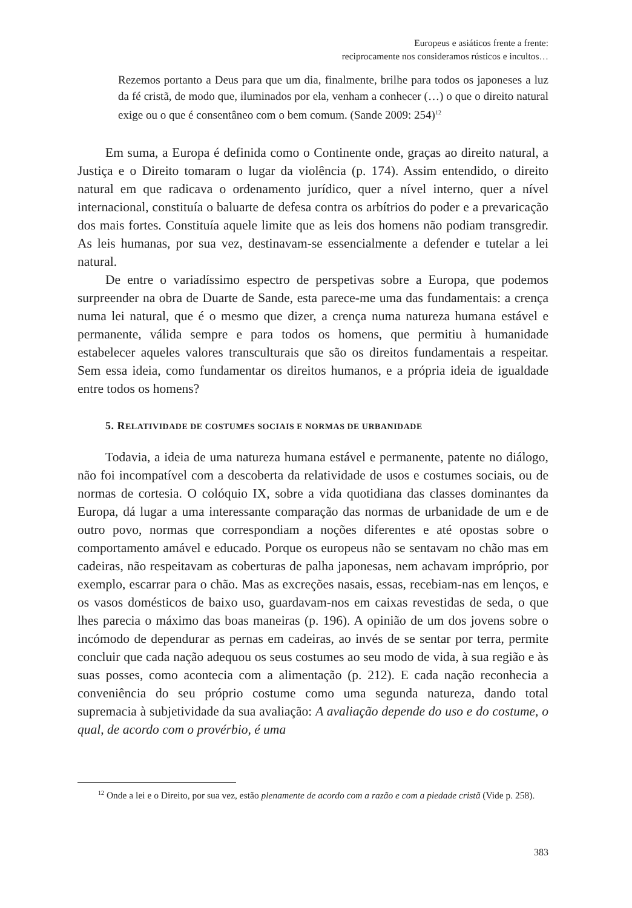Europeus e asiáticos frente a frente:
reciprocamente nos consideramos rústicos e incultos…
Rezemos portanto a Deus para que um dia, finalmente, brilhe para todos os japoneses a luz da fé cristã, de modo que, iluminados por ela, venham a conhecer (…) o que o direito natural exige ou o que é consentâneo com o bem comum. (Sande 2009: 254)<sup>12</sup>
Em suma, a Europa é definida como o Continente onde, graças ao direito natural, a Justiça e o Direito tomaram o lugar da violência (p. 174). Assim entendido, o direito natural em que radicava o ordenamento jurídico, quer a nível interno, quer a nível internacional, constituía o baluarte de defesa contra os arbítrios do poder e a prevaricação dos mais fortes. Constituía aquele limite que as leis dos homens não podiam transgredir. As leis humanas, por sua vez, destinavam-se essencialmente a defender e tutelar a lei natural.
De entre o variadíssimo espectro de perspetivas sobre a Europa, que podemos surpreender na obra de Duarte de Sande, esta parece-me uma das fundamentais: a crença numa lei natural, que é o mesmo que dizer, a crença numa natureza humana estável e permanente, válida sempre e para todos os homens, que permitiu à humanidade estabelecer aqueles valores transculturais que são os direitos fundamentais a respeitar. Sem essa ideia, como fundamentar os direitos humanos, e a própria ideia de igualdade entre todos os homens?
5. RELATIVIDADE DE COSTUMES SOCIAIS E NORMAS DE URBANIDADE
Todavia, a ideia de uma natureza humana estável e permanente, patente no diálogo, não foi incompatível com a descoberta da relatividade de usos e costumes sociais, ou de normas de cortesia. O colóquio IX, sobre a vida quotidiana das classes dominantes da Europa, dá lugar a uma interessante comparação das normas de urbanidade de um e de outro povo, normas que correspondiam a noções diferentes e até opostas sobre o comportamento amável e educado. Porque os europeus não se sentavam no chão mas em cadeiras, não respeitavam as coberturas de palha japonesas, nem achavam impróprio, por exemplo, escarrar para o chão. Mas as excreções nasais, essas, recebiam-nas em lenços, e os vasos domésticos de baixo uso, guardavam-nos em caixas revestidas de seda, o que lhes parecia o máximo das boas maneiras (p. 196). A opinião de um dos jovens sobre o incómodo de dependurar as pernas em cadeiras, ao invés de se sentar por terra, permite concluir que cada nação adequou os seus costumes ao seu modo de vida, à sua região e às suas posses, como acontecia com a alimentação (p. 212). E cada nação reconhecia a conveniência do seu próprio costume como uma segunda natureza, dando total supremacia à subjetividade da sua avaliação: A avaliação depende do uso e do costume, o qual, de acordo com o provérbio, é uma
<sup>12</sup> Onde a lei e o Direito, por sua vez, estão plenamente de acordo com a razão e com a piedade cristã (Vide p. 258).
383